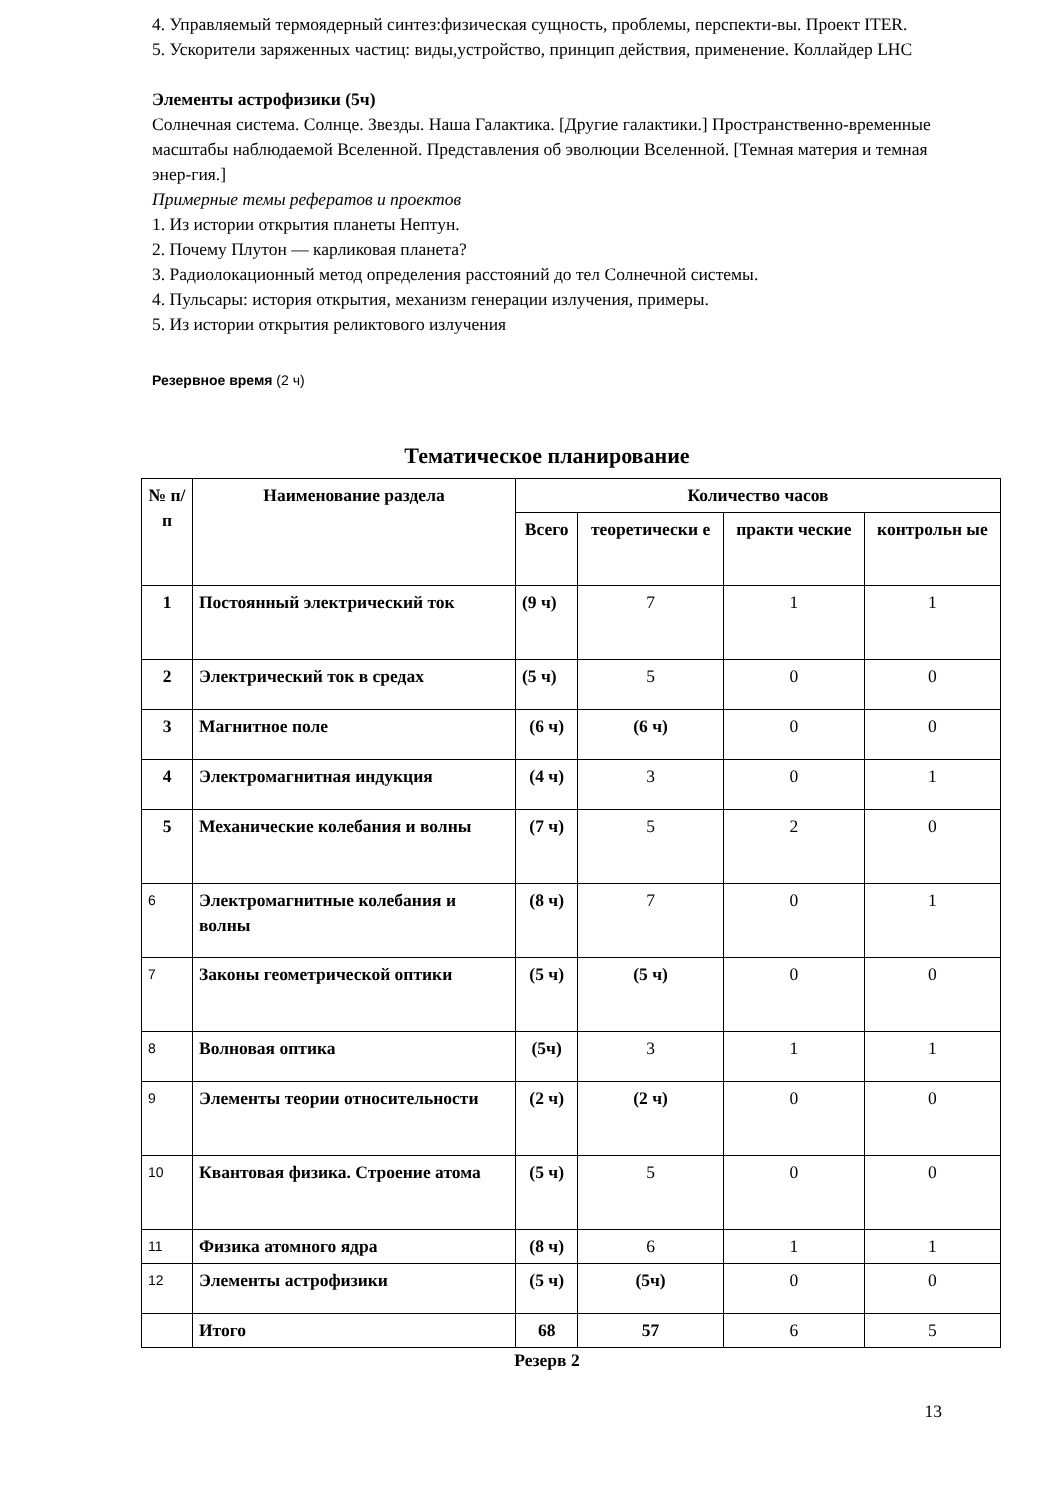4. Управляемый термоядерный синтез:физическая сущность, проблемы, перспекти-вы. Проект ITER.
5. Ускорители заряженных частиц: виды,устройство, принцип действия, применение. Коллайдер LHC
Элементы астрофизики (5ч)
Солнечная система. Солнце. Звезды. Наша Галактика. [Другие галактики.] Пространственно-временные масштабы наблюдаемой Вселенной. Представления об эволюции Вселенной. [Темная материя и темная энер-гия.]
Примерные темы рефератов и проектов
1. Из истории открытия планеты Нептун.
2. Почему Плутон — карликовая планета?
3. Радиолокационный метод определения расстояний до тел Солнечной системы.
4. Пульсары: история открытия, механизм генерации излучения, примеры.
5. Из истории открытия реликтового излучения
Резервное время (2 ч)
Тематическое планирование
| № п/п | Наименование раздела | Количество часов | | | |
| --- | --- | --- | --- | --- | --- |
| | | Всего | теоретически е | практи ческие | контрольн ые |
| 1 | Постоянный электрический ток | (9 ч) | 7 | 1 | 1 |
| 2 | Электрический ток в средах | (5 ч) | 5 | 0 | 0 |
| 3 | Магнитное поле | (6 ч) | (6 ч) | 0 | 0 |
| 4 | Электромагнитная индукция | (4 ч) | 3 | 0 | 1 |
| 5 | Механические колебания и волны | (7 ч) | 5 | 2 | 0 |
| 6 | Электромагнитные колебания и волны | (8 ч) | 7 | 0 | 1 |
| 7 | Законы геометрической оптики | (5 ч) | (5 ч) | 0 | 0 |
| 8 | Волновая оптика | (5ч) | 3 | 1 | 1 |
| 9 | Элементы теории относительности | (2 ч) | (2 ч) | 0 | 0 |
| 10 | Квантовая физика. Строение атома | (5 ч) | 5 | 0 | 0 |
| 11 | Физика атомного ядра | (8 ч) | 6 | 1 | 1 |
| 12 | Элементы астрофизики | (5 ч) | (5ч) | 0 | 0 |
| | Итого | 68 | 57 | 6 | 5 |
Резерв 2
13